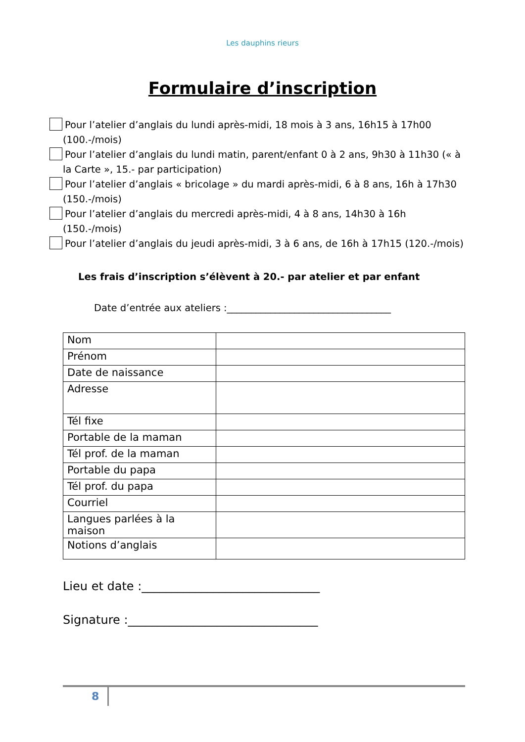Les dauphins rieurs
Formulaire d’inscription
Pour l’atelier d’anglais du lundi après-midi, 18 mois à 3 ans, 16h15 à 17h00 (100.-/mois)
Pour l’atelier d’anglais du lundi matin, parent/enfant 0 à 2 ans, 9h30 à 11h30 (« à la Carte », 15.- par participation)
Pour l’atelier d’anglais « bricolage » du mardi après-midi, 6 à 8 ans, 16h à 17h30 (150.-/mois)
Pour l’atelier d’anglais du mercredi après-midi, 4 à 8 ans, 14h30 à 16h (150.-/mois)
Pour l’atelier d’anglais du jeudi après-midi, 3 à 6 ans, de 16h à 17h15 (120.-/mois)
Les frais d’inscription s’élèvent à 20.- par atelier et par enfant
Date d’entrée aux ateliers :__________________________________
| Nom | |
| Prénom | |
| Date de naissance | |
| Adresse | |
| Tél fixe | |
| Portable de la maman | |
| Tél prof. de la maman | |
| Portable du papa | |
| Tél prof. du papa | |
| Courriel | |
| Langues parlées à la maison | |
| Notions d’anglais | |
Lieu et date :______________________________
Signature :________________________________
8